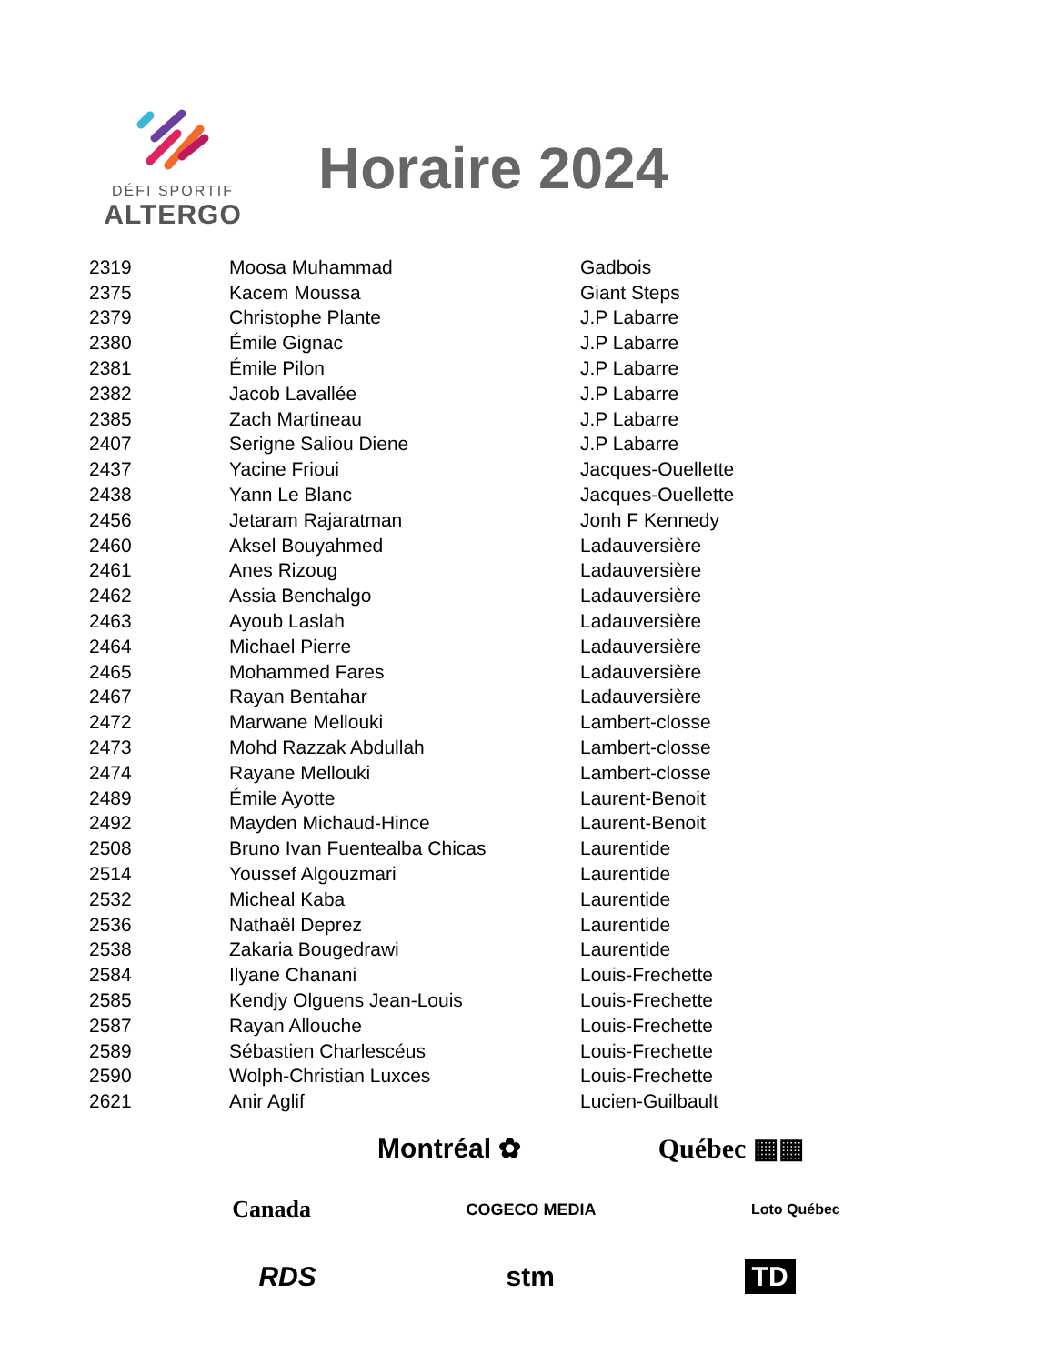DÉFI SPORTIF
ALTERGO
Horaire 2024
| 2319 | Moosa Muhammad | Gadbois |
| 2375 | Kacem Moussa | Giant Steps |
| 2379 | Christophe Plante | J.P Labarre |
| 2380 | Émile Gignac | J.P Labarre |
| 2381 | Émile Pilon | J.P Labarre |
| 2382 | Jacob Lavallée | J.P Labarre |
| 2385 | Zach Martineau | J.P Labarre |
| 2407 | Serigne Saliou Diene | J.P Labarre |
| 2437 | Yacine Frioui | Jacques-Ouellette |
| 2438 | Yann Le Blanc | Jacques-Ouellette |
| 2456 | Jetaram Rajaratman | Jonh F Kennedy |
| 2460 | Aksel Bouyahmed | Ladauversière |
| 2461 | Anes Rizoug | Ladauversière |
| 2462 | Assia Benchalgo | Ladauversière |
| 2463 | Ayoub Laslah | Ladauversière |
| 2464 | Michael Pierre | Ladauversière |
| 2465 | Mohammed Fares | Ladauversière |
| 2467 | Rayan Bentahar | Ladauversière |
| 2472 | Marwane Mellouki | Lambert-closse |
| 2473 | Mohd Razzak Abdullah | Lambert-closse |
| 2474 | Rayane Mellouki | Lambert-closse |
| 2489 | Émile Ayotte | Laurent-Benoit |
| 2492 | Mayden Michaud-Hince | Laurent-Benoit |
| 2508 | Bruno Ivan Fuentealba Chicas | Laurentide |
| 2514 | Youssef Algouzmari | Laurentide |
| 2532 | Micheal Kaba | Laurentide |
| 2536 | Nathaël Deprez | Laurentide |
| 2538 | Zakaria Bougedrawi | Laurentide |
| 2584 | Ilyane Chanani | Louis-Frechette |
| 2585 | Kendjy Olguens Jean-Louis | Louis-Frechette |
| 2587 | Rayan Allouche | Louis-Frechette |
| 2589 | Sébastien Charlescéus | Louis-Frechette |
| 2590 | Wolph-Christian Luxces | Louis-Frechette |
| 2621 | Anir Aglif | Lucien-Guilbault |
Montréal ✿ Québec ▦▦
Canada COGECO MEDIA Loto Québec
RDS stm TD